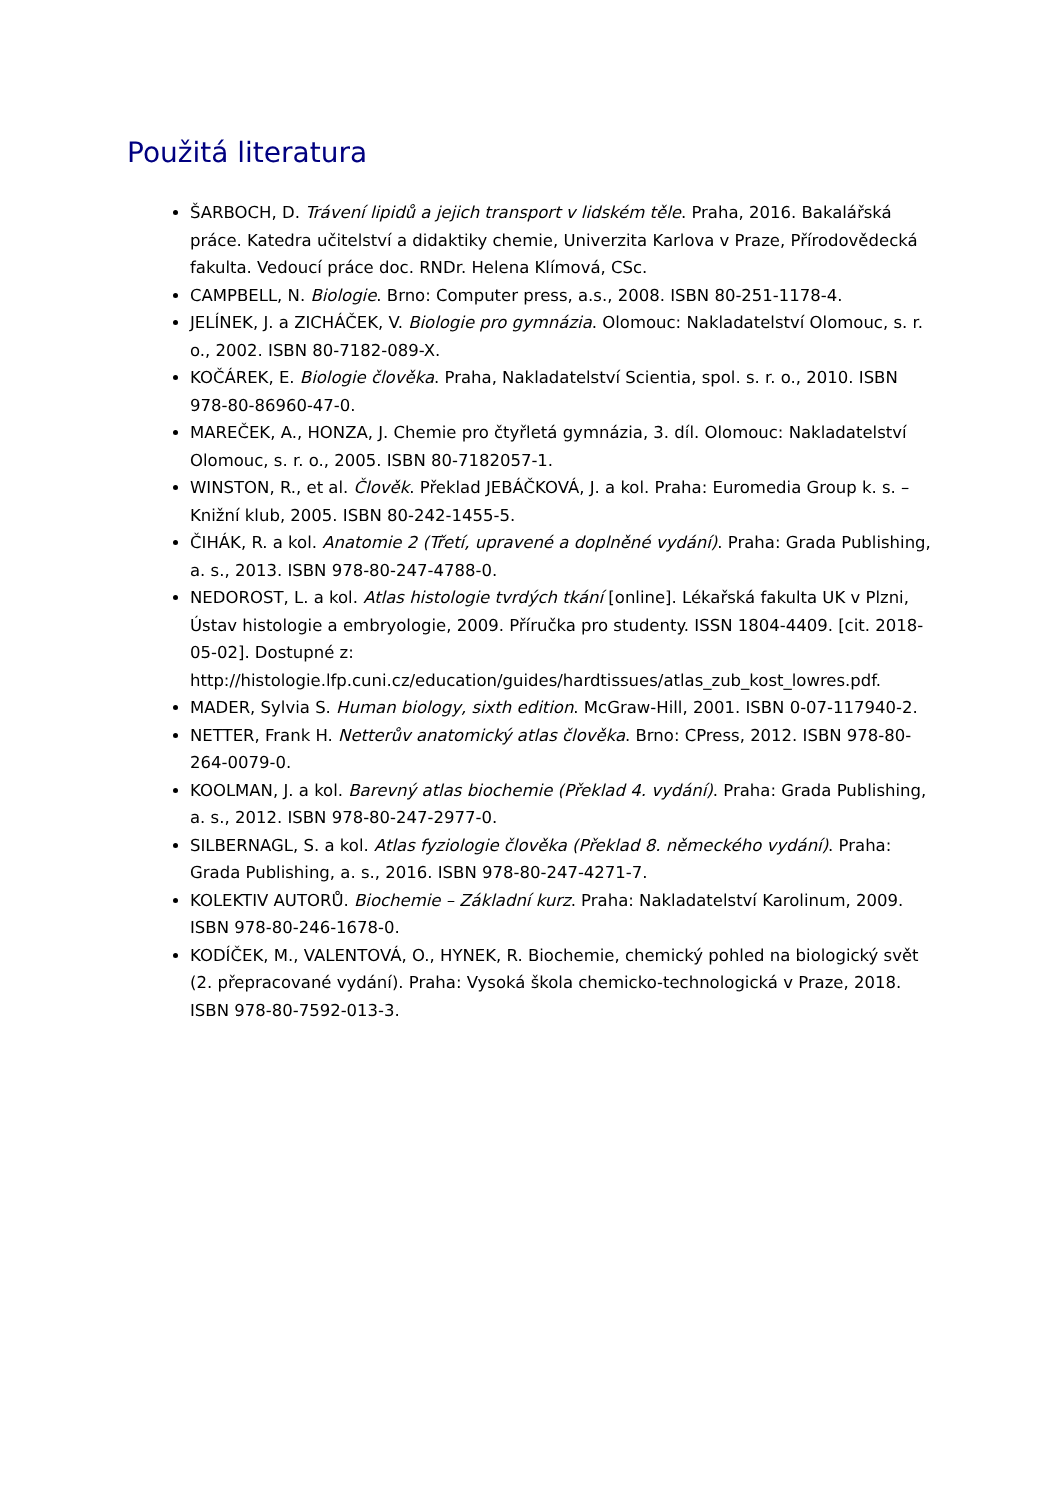Použitá literatura
ŠARBOCH, D. Trávení lipidů a jejich transport v lidském těle. Praha, 2016. Bakalářská práce. Katedra učitelství a didaktiky chemie, Univerzita Karlova v Praze, Přírodovědecká fakulta. Vedoucí práce doc. RNDr. Helena Klímová, CSc.
CAMPBELL, N. Biologie. Brno: Computer press, a.s., 2008. ISBN 80-251-1178-4.
JELÍNEK, J. a ZICHÁČEK, V. Biologie pro gymnázia. Olomouc: Nakladatelství Olomouc, s. r. o., 2002. ISBN 80-7182-089-X.
KOČÁREK, E. Biologie člověka. Praha, Nakladatelství Scientia, spol. s. r. o., 2010. ISBN 978-80-86960-47-0.
MAREČEK, A., HONZA, J. Chemie pro čtyřletá gymnázia, 3. díl. Olomouc: Nakladatelství Olomouc, s. r. o., 2005. ISBN 80-7182057-1.
WINSTON, R., et al. Člověk. Překlad JEBÁČKOVÁ, J. a kol. Praha: Euromedia Group k. s. – Knižní klub, 2005. ISBN 80-242-1455-5.
ČIHÁK, R. a kol. Anatomie 2 (Třetí, upravené a doplněné vydání). Praha: Grada Publishing, a. s., 2013. ISBN 978-80-247-4788-0.
NEDOROST, L. a kol. Atlas histologie tvrdých tkání [online]. Lékařská fakulta UK v Plzni, Ústav histologie a embryologie, 2009. Příručka pro studenty. ISSN 1804-4409. [cit. 2018-05-02]. Dostupné z: http://histologie.lfp.cuni.cz/education/guides/hardtissues/atlas_zub_kost_lowres.pdf.
MADER, Sylvia S. Human biology, sixth edition. McGraw-Hill, 2001. ISBN 0-07-117940-2.
NETTER, Frank H. Netterův anatomický atlas člověka. Brno: CPress, 2012. ISBN 978-80-264-0079-0.
KOOLMAN, J. a kol. Barevný atlas biochemie (Překlad 4. vydání). Praha: Grada Publishing, a. s., 2012. ISBN 978-80-247-2977-0.
SILBERNAGL, S. a kol. Atlas fyziologie člověka (Překlad 8. německého vydání). Praha: Grada Publishing, a. s., 2016. ISBN 978-80-247-4271-7.
KOLEKTIV AUTORŮ. Biochemie – Základní kurz. Praha: Nakladatelství Karolinum, 2009. ISBN 978-80-246-1678-0.
KODÍČEK, M., VALENTOVÁ, O., HYNEK, R. Biochemie, chemický pohled na biologický svět (2. přepracované vydání). Praha: Vysoká škola chemicko-technologická v Praze, 2018. ISBN 978-80-7592-013-3.